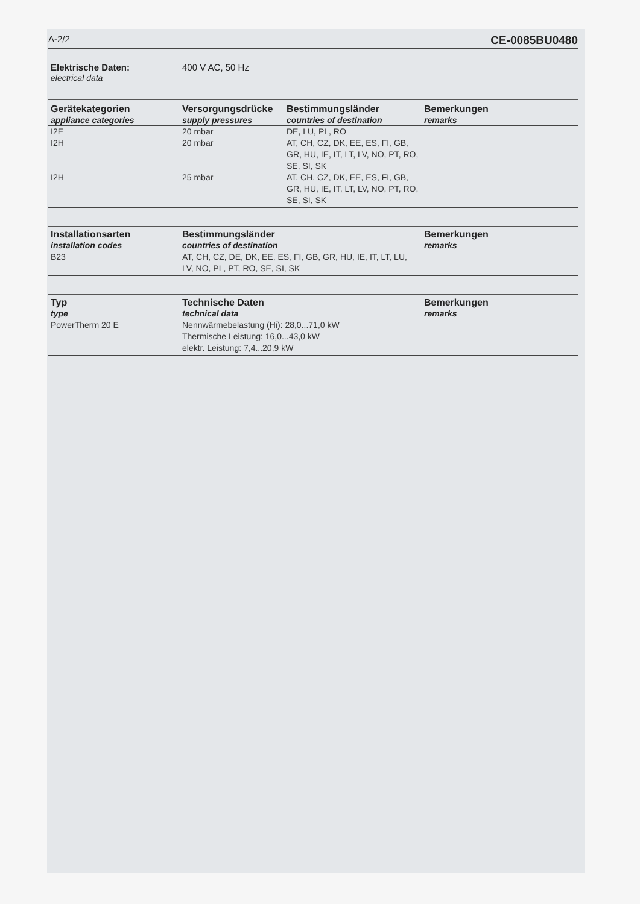A-2/2 CE-0085BU0480
Elektrische Daten:
electrical data
400 V AC, 50 Hz
| Gerätekategorien appliance categories | Versorgungsdrücke supply pressures | Bestimmungsländer countries of destination | Bemerkungen remarks |
| --- | --- | --- | --- |
| I2E | 20 mbar | DE, LU, PL, RO | |
| I2H | 20 mbar | AT, CH, CZ, DK, EE, ES, FI, GB, GR, HU, IE, IT, LT, LV, NO, PT, RO, SE, SI, SK | |
| I2H | 25 mbar | AT, CH, CZ, DK, EE, ES, FI, GB, GR, HU, IE, IT, LT, LV, NO, PT, RO, SE, SI, SK | |
| Installationsarten installation codes | Bestimmungsländer countries of destination | Bemerkungen remarks |
| --- | --- | --- |
| B23 | AT, CH, CZ, DE, DK, EE, ES, FI, GB, GR, HU, IE, IT, LT, LU, LV, NO, PL, PT, RO, SE, SI, SK | |
| Typ type | Technische Daten technical data | Bemerkungen remarks |
| --- | --- | --- |
| PowerTherm 20 E | Nennwärmebelastung (Hi): 28,0...71,0 kW Thermische Leistung: 16,0...43,0 kW elektr. Leistung: 7,4...20,9 kW | |